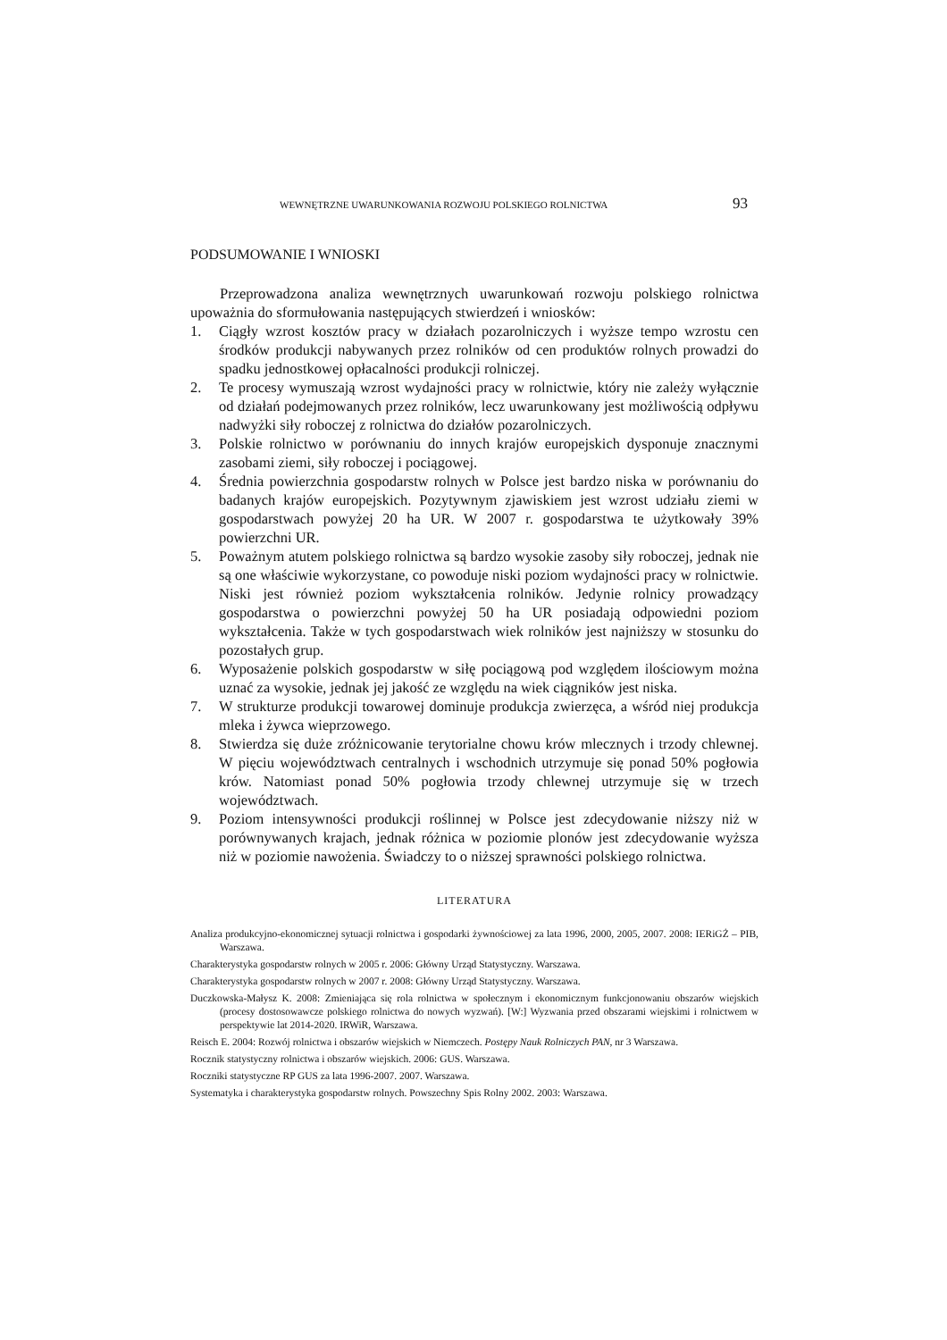WEWNĘTRZNE UWARUNKOWANIA ROZWOJU POLSKIEGO ROLNICTWA 93
PODSUMOWANIE I WNIOSKI
Przeprowadzona analiza wewnętrznych uwarunkowań rozwoju polskiego rolnictwa upoważnia do sformułowania następujących stwierdzeń i wniosków:
1. Ciągły wzrost kosztów pracy w działach pozarolniczych i wyższe tempo wzrostu cen środków produkcji nabywanych przez rolników od cen produktów rolnych prowadzi do spadku jednostkowej opłacalności produkcji rolniczej.
2. Te procesy wymuszają wzrost wydajności pracy w rolnictwie, który nie zależy wyłącznie od działań podejmowanych przez rolników, lecz uwarunkowany jest możliwością odpływu nadwyżki siły roboczej z rolnictwa do działów pozarolniczych.
3. Polskie rolnictwo w porównaniu do innych krajów europejskich dysponuje znacznymi zasobami ziemi, siły roboczej i pociągowej.
4. Średnia powierzchnia gospodarstw rolnych w Polsce jest bardzo niska w porównaniu do badanych krajów europejskich. Pozytywnym zjawiskiem jest wzrost udziału ziemi w gospodarstwach powyżej 20 ha UR. W 2007 r. gospodarstwa te użytkowały 39% powierzchni UR.
5. Poważnym atutem polskiego rolnictwa są bardzo wysokie zasoby siły roboczej, jednak nie są one właściwie wykorzystane, co powoduje niski poziom wydajności pracy w rolnictwie. Niski jest również poziom wykształcenia rolników. Jedynie rolnicy prowadzący gospodarstwa o powierzchni powyżej 50 ha UR posiadają odpowiedni poziom wykształcenia. Także w tych gospodarstwach wiek rolników jest najniższy w stosunku do pozostałych grup.
6. Wyposażenie polskich gospodarstw w siłę pociągową pod względem ilościowym można uznać za wysokie, jednak jej jakość ze względu na wiek ciągników jest niska.
7. W strukturze produkcji towarowej dominuje produkcja zwierzęca, a wśród niej produkcja mleka i żywca wieprzowego.
8. Stwierdza się duże zróżnicowanie terytorialne chowu krów mlecznych i trzody chlewnej. W pięciu województwach centralnych i wschodnich utrzymuje się ponad 50% pogłowia krów. Natomiast ponad 50% pogłowia trzody chlewnej utrzymuje się w trzech województwach.
9. Poziom intensywności produkcji roślinnej w Polsce jest zdecydowanie niższy niż w porównywanych krajach, jednak różnica w poziomie plonów jest zdecydowanie wyższa niż w poziomie nawożenia. Świadczy to o niższej sprawności polskiego rolnictwa.
LITERATURA
Analiza produkcyjno-ekonomicznej sytuacji rolnictwa i gospodarki żywnościowej za lata 1996, 2000, 2005, 2007. 2008: IERiGŻ – PIB, Warszawa.
Charakterystyka gospodarstw rolnych w 2005 r. 2006: Główny Urząd Statystyczny. Warszawa.
Charakterystyka gospodarstw rolnych w 2007 r. 2008: Główny Urząd Statystyczny. Warszawa.
Duczkowska-Małysz K. 2008: Zmieniająca się rola rolnictwa w społecznym i ekonomicznym funkcjonowaniu obszarów wiejskich (procesy dostosowawcze polskiego rolnictwa do nowych wyzwań). [W:] Wyzwania przed obszarami wiejskimi i rolnictwem w perspektywie lat 2014-2020. IRWiR, Warszawa.
Reisch E. 2004: Rozwój rolnictwa i obszarów wiejskich w Niemczech. Postępy Nauk Rolniczych PAN, nr 3 Warszawa.
Rocznik statystyczny rolnictwa i obszarów wiejskich. 2006: GUS. Warszawa.
Roczniki statystyczne RP GUS za lata 1996-2007. 2007. Warszawa.
Systematyka i charakterystyka gospodarstw rolnych. Powszechny Spis Rolny 2002. 2003: Warszawa.